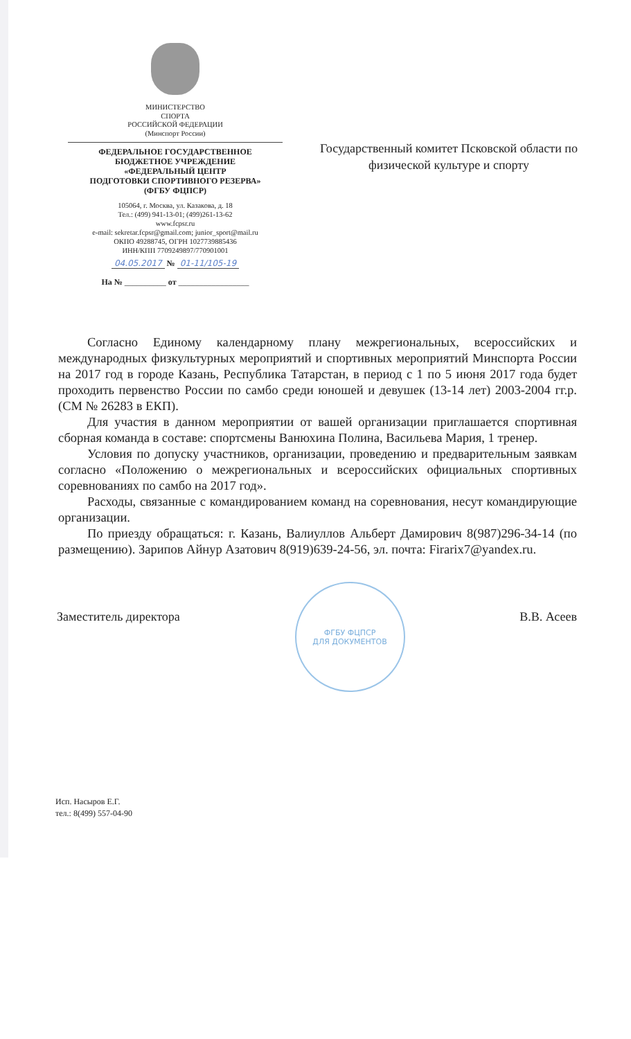МИНИСТЕРСТВО
СПОРТА
РОССИЙСКОЙ ФЕДЕРАЦИИ
(Минспорт России)
ФЕДЕРАЛЬНОЕ ГОСУДАРСТВЕННОЕ
БЮДЖЕТНОЕ УЧРЕЖДЕНИЕ
«ФЕДЕРАЛЬНЫЙ ЦЕНТР
ПОДГОТОВКИ СПОРТИВНОГО РЕЗЕРВА»
(ФГБУ ФЦПСР)
105064, г. Москва, ул. Казакова, д. 18
Тел.: (499) 941-13-01; (499)261-13-62
www.fcpsr.ru
e-mail: sekretar.fcpsr@gmail.com; junior_sport@mail.ru
ОКПО 49288745, ОГРН 1027739885436
ИНН/КПП 7709249897/770901001
04.05.2017 № 01-11/105-19
На № __________ от _________________
Государственный комитет Псковской области по физической культуре и спорту
Согласно Единому календарному плану межрегиональных, всероссийских и международных физкультурных мероприятий и спортивных мероприятий Минспорта России на 2017 год в городе Казань, Республика Татарстан, в период с 1 по 5 июня 2017 года будет проходить первенство России по самбо среди юношей и девушек (13-14 лет) 2003-2004 гг.р. (СМ № 26283 в ЕКП).
Для участия в данном мероприятии от вашей организации приглашается спортивная сборная команда в составе: спортсмены Ванюхина Полина, Васильева Мария, 1 тренер.
Условия по допуску участников, организации, проведению и предварительным заявкам согласно «Положению о межрегиональных и всероссийских официальных спортивных соревнованиях по самбо на 2017 год».
Расходы, связанные с командированием команд на соревнования, несут командирующие организации.
По приезду обращаться: г. Казань, Валиуллов Альберт Дамирович 8(987)296-34-14 (по размещению). Зарипов Айнур Азатович 8(919)639-24-56, эл. почта: Firarix7@yandex.ru.
Заместитель директора
ФГБУ ФЦПСР
ДЛЯ ДОКУМЕНТОВ
В.В. Асеев
Исп. Насыров Е.Г.
тел.: 8(499) 557-04-90